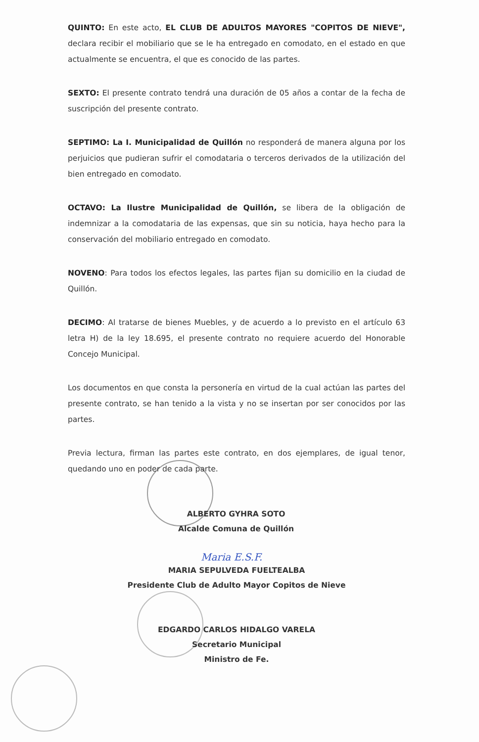QUINTO: En este acto, EL CLUB DE ADULTOS MAYORES "COPITOS DE NIEVE", declara recibir el mobiliario que se le ha entregado en comodato, en el estado en que actualmente se encuentra, el que es conocido de las partes.
SEXTO: El presente contrato tendrá una duración de 05 años a contar de la fecha de suscripción del presente contrato.
SEPTIMO: La I. Municipalidad de Quillón no responderá de manera alguna por los perjuicios que pudieran sufrir el comodataria o terceros derivados de la utilización del bien entregado en comodato.
OCTAVO: La Ilustre Municipalidad de Quillón, se libera de la obligación de indemnizar a la comodataria de las expensas, que sin su noticia, haya hecho para la conservación del mobiliario entregado en comodato.
NOVENO: Para todos los efectos legales, las partes fijan su domicilio en la ciudad de Quillón.
DECIMO: Al tratarse de bienes Muebles, y de acuerdo a lo previsto en el artículo 63 letra H) de la ley 18.695, el presente contrato no requiere acuerdo del Honorable Concejo Municipal.
Los documentos en que consta la personería en virtud de la cual actúan las partes del presente contrato, se han tenido a la vista y no se insertan por ser conocidos por las partes.
Previa lectura, firman las partes este contrato, en dos ejemplares, de igual tenor, quedando uno en poder de cada parte.
ALBERTO GYHRA SOTO
Alcalde Comuna de Quillón
Maria E.S.F.
MARIA SEPULVEDA FUELTEALBA
Presidente Club de Adulto Mayor Copitos de Nieve
EDGARDO CARLOS HIDALGO VARELA
Secretario Municipal
Ministro de Fe.